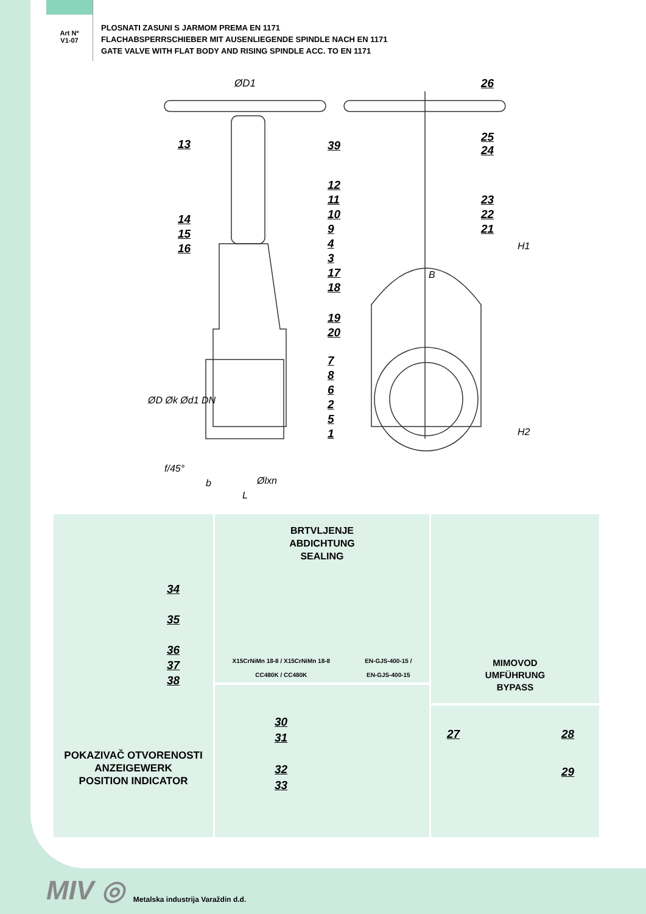Art Nº
V1-07
PLOSNATI ZASUNI S JARMOM PREMA EN 1171
FLACHABSPERRSCHIEBER MIT AUSENLIEGENDE SPINDLE NACH EN 1171
GATE VALVE WITH FLAT BODY AND RISING SPINDLE ACC. TO EN 1171
ØD1 26
13 39
25
24
12
11
10
9
4
3
17
18
23
22
21
14
15
16
19
20
7
8
6
2
5
1
B
H1
H2
ØD Øk Ød1 DN
f/45°
b
L
Ølxn
34
35
36
37
38
POKAZIVAČ OTVORENOSTI
ANZEIGEWERK
POSITION INDICATOR
BRTVLJENJE
ABDICHTUNG
SEALING
X15CrNiMn 18-8 / X15CrNiMn 18-8
CC480K / CC480K
EN-GJS-400-15 /
EN-GJS-400-15
30
31
32
33
MIMOVOD
UMFÜHRUNG
BYPASS
27 28
29
MIV ◎ Metalska industrija Varaždin d.d.